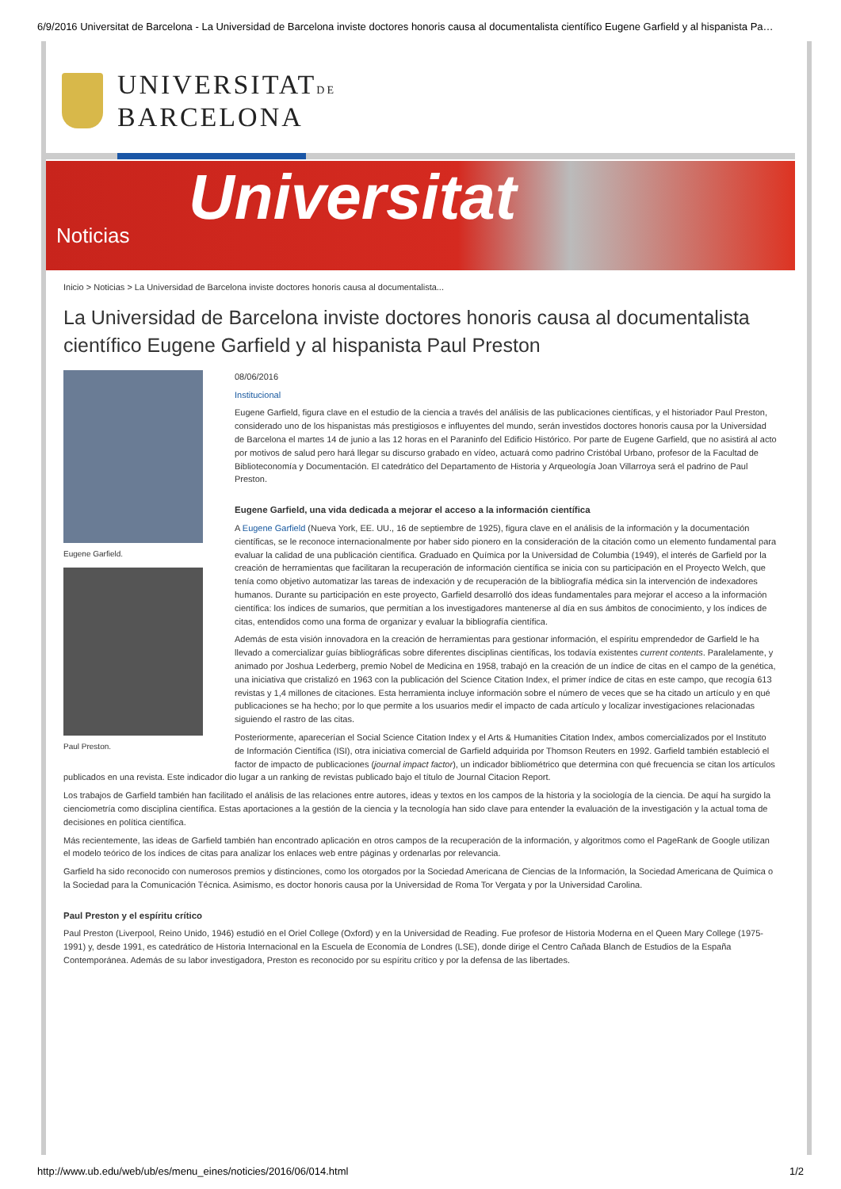6/9/2016 Universitat de Barcelona - La Universidad de Barcelona inviste doctores honoris causa al documentalista científico Eugene Garfield y al hispanista Pa…
UNIVERSITATDE
BARCELONA
Universitat Noticias
Inicio > Noticias > La Universidad de Barcelona inviste doctores honoris causa al documentalista...
La Universidad de Barcelona inviste doctores honoris causa al documentalista científico Eugene Garfield y al hispanista Paul Preston
Eugene Garfield.
Paul Preston.
08/06/2016
Institucional
Eugene Garfield, figura clave en el estudio de la ciencia a través del análisis de las publicaciones científicas, y el historiador Paul Preston, considerado uno de los hispanistas más prestigiosos e influyentes del mundo, serán investidos doctores honoris causa por la Universidad de Barcelona el martes 14 de junio a las 12 horas en el Paraninfo del Edificio Histórico. Por parte de Eugene Garfield, que no asistirá al acto por motivos de salud pero hará llegar su discurso grabado en vídeo, actuará como padrino Cristóbal Urbano, profesor de la Facultad de Biblioteconomía y Documentación. El catedrático del Departamento de Historia y Arqueología Joan Villarroya será el padrino de Paul Preston.
Eugene Garfield, una vida dedicada a mejorar el acceso a la información científica
A Eugene Garfield (Nueva York, EE. UU., 16 de septiembre de 1925), figura clave en el análisis de la información y la documentación científicas, se le reconoce internacionalmente por haber sido pionero en la consideración de la citación como un elemento fundamental para evaluar la calidad de una publicación científica. Graduado en Química por la Universidad de Columbia (1949), el interés de Garfield por la creación de herramientas que facilitaran la recuperación de información científica se inicia con su participación en el Proyecto Welch, que tenía como objetivo automatizar las tareas de indexación y de recuperación de la bibliografía médica sin la intervención de indexadores humanos. Durante su participación en este proyecto, Garfield desarrolló dos ideas fundamentales para mejorar el acceso a la información científica: los índices de sumarios, que permitían a los investigadores mantenerse al día en sus ámbitos de conocimiento, y los índices de citas, entendidos como una forma de organizar y evaluar la bibliografía científica.
Además de esta visión innovadora en la creación de herramientas para gestionar información, el espíritu emprendedor de Garfield le ha llevado a comercializar guías bibliográficas sobre diferentes disciplinas científicas, los todavía existentes current contents. Paralelamente, y animado por Joshua Lederberg, premio Nobel de Medicina en 1958, trabajó en la creación de un índice de citas en el campo de la genética, una iniciativa que cristalizó en 1963 con la publicación del Science Citation Index, el primer índice de citas en este campo, que recogía 613 revistas y 1,4 millones de citaciones. Esta herramienta incluye información sobre el número de veces que se ha citado un artículo y en qué publicaciones se ha hecho; por lo que permite a los usuarios medir el impacto de cada artículo y localizar investigaciones relacionadas siguiendo el rastro de las citas.
Posteriormente, aparecerían el Social Science Citation Index y el Arts & Humanities Citation Index, ambos comercializados por el Instituto de Información Científica (ISI), otra iniciativa comercial de Garfield adquirida por Thomson Reuters en 1992. Garfield también estableció el factor de impacto de publicaciones (journal impact factor), un indicador bibliométrico que determina con qué frecuencia se citan los artículos publicados en una revista. Este indicador dio lugar a un ranking de revistas publicado bajo el título de Journal Citacion Report.
Los trabajos de Garfield también han facilitado el análisis de las relaciones entre autores, ideas y textos en los campos de la historia y la sociología de la ciencia. De aquí ha surgido la cienciometría como disciplina científica. Estas aportaciones a la gestión de la ciencia y la tecnología han sido clave para entender la evaluación de la investigación y la actual toma de decisiones en política científica.
Más recientemente, las ideas de Garfield también han encontrado aplicación en otros campos de la recuperación de la información, y algoritmos como el PageRank de Google utilizan el modelo teórico de los índices de citas para analizar los enlaces web entre páginas y ordenarlas por relevancia.
Garfield ha sido reconocido con numerosos premios y distinciones, como los otorgados por la Sociedad Americana de Ciencias de la Información, la Sociedad Americana de Química o la Sociedad para la Comunicación Técnica. Asimismo, es doctor honoris causa por la Universidad de Roma Tor Vergata y por la Universidad Carolina.
Paul Preston y el espíritu crítico
Paul Preston (Liverpool, Reino Unido, 1946) estudió en el Oriel College (Oxford) y en la Universidad de Reading. Fue profesor de Historia Moderna en el Queen Mary College (1975-1991) y, desde 1991, es catedrático de Historia Internacional en la Escuela de Economía de Londres (LSE), donde dirige el Centro Cañada Blanch de Estudios de la España Contemporánea. Además de su labor investigadora, Preston es reconocido por su espíritu crítico y por la defensa de las libertades.
http://www.ub.edu/web/ub/es/menu_eines/noticies/2016/06/014.html 1/2